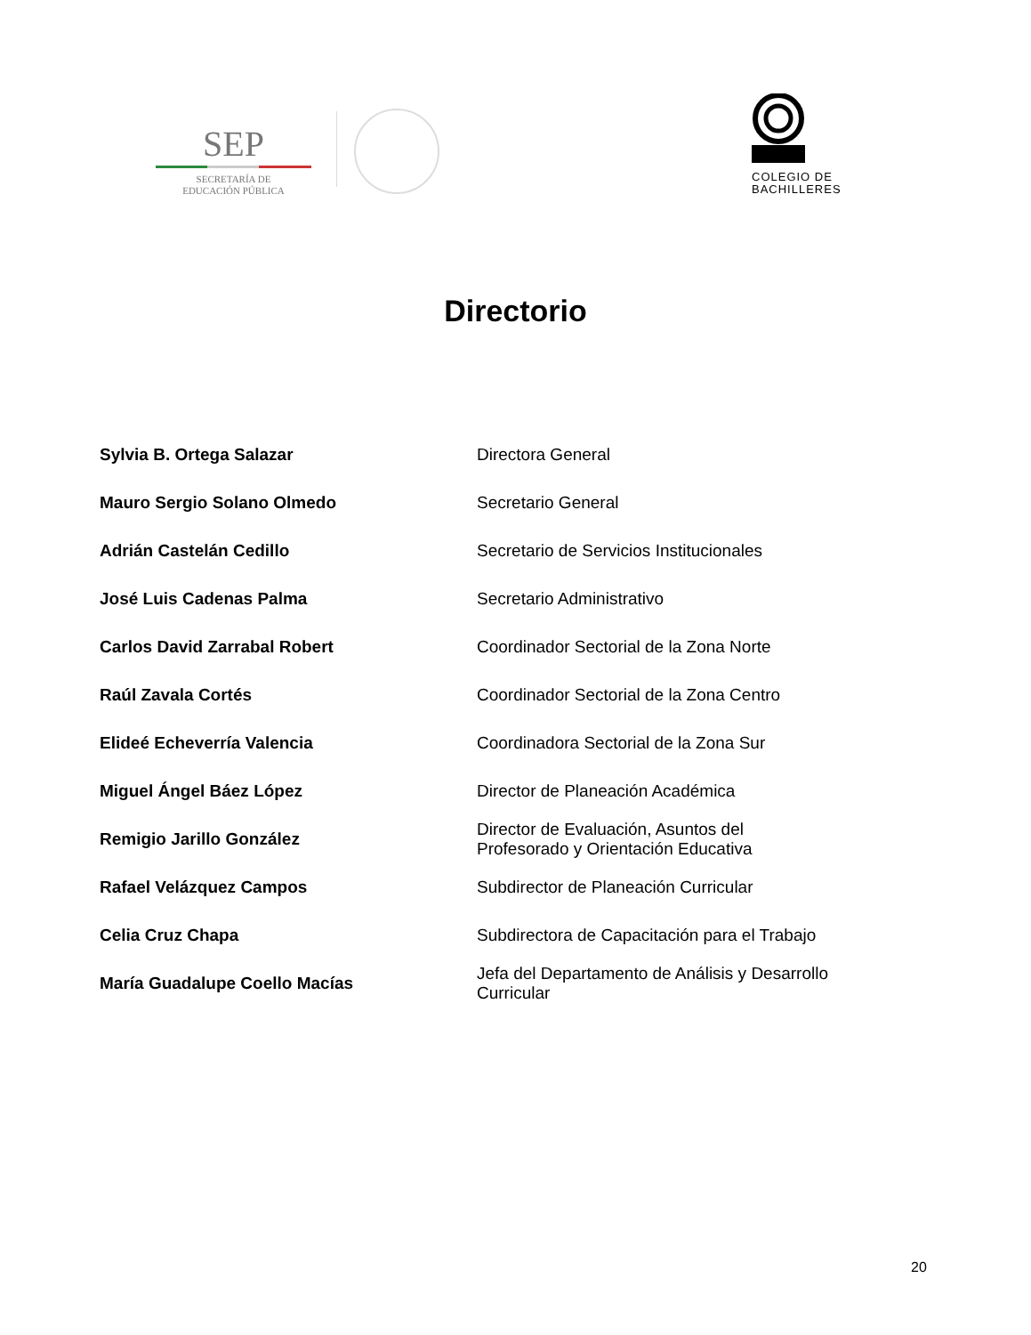SEP
SECRETARÍA DE
EDUCACIÓN PÚBLICA
COLEGIO DE
BACHILLERES
Directorio
| Sylvia B. Ortega Salazar | Directora General |
| Mauro Sergio Solano Olmedo | Secretario General |
| Adrián Castelán Cedillo | Secretario de Servicios Institucionales |
| José Luis Cadenas Palma | Secretario Administrativo |
| Carlos David Zarrabal Robert | Coordinador Sectorial de la Zona Norte |
| Raúl Zavala Cortés | Coordinador Sectorial de la Zona Centro |
| Elideé Echeverría Valencia | Coordinadora Sectorial de la Zona Sur |
| Miguel Ángel Báez López | Director de Planeación Académica |
| Remigio Jarillo González | Director de Evaluación, Asuntos del Profesorado y Orientación Educativa |
| Rafael Velázquez Campos | Subdirector de Planeación Curricular |
| Celia Cruz Chapa | Subdirectora de Capacitación para el Trabajo |
| María Guadalupe Coello Macías | Jefa del Departamento de Análisis y Desarrollo Curricular |
20